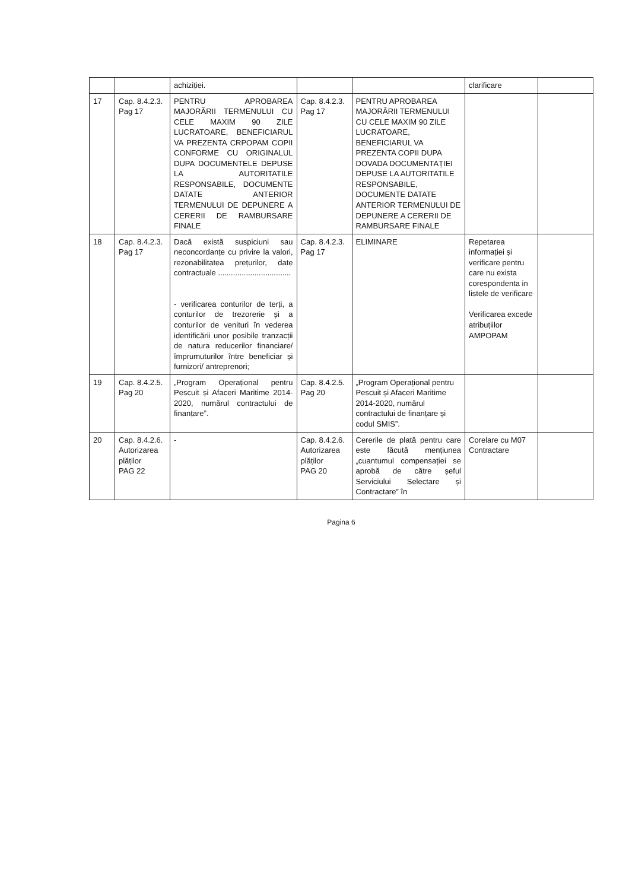| | | achiziției. | | | clarificare | |
| 17 | Cap. 8.4.2.3. Pag 17 | PENTRU APROBAREA MAJORĂRII TERMENULUI CU CELE MAXIM 90 ZILE LUCRATOARE, BENEFICIARUL VA PREZENTA CRPOPAM COPII CONFORME CU ORIGINALUL DUPA DOCUMENTELE DEPUSE LA AUTORITATILE RESPONSABILE, DOCUMENTE DATATE ANTERIOR TERMENULUI DE DEPUNERE A CERERII DE RAMBURSARE FINALE | Cap. 8.4.2.3. Pag 17 | PENTRU APROBAREA MAJORĂRII TERMENULUI CU CELE MAXIM 90 ZILE LUCRATOARE, BENEFICIARUL VA PREZENTA COPII DUPA DOVADA DOCUMENTAȚIEI DEPUSE LA AUTORITATILE RESPONSABILE, DOCUMENTE DATATE ANTERIOR TERMENULUI DE DEPUNERE A CERERII DE RAMBURSARE FINALE | | |
| 18 | Cap. 8.4.2.3. Pag 17 | Dacă există suspiciuni sau neconcordanțe cu privire la valori, rezonabilitatea prețurilor, date contractuale .................................. - verificarea conturilor de terți, a conturilor de trezorerie și a conturilor de venituri în vederea identificării unor posibile tranzacții de natura reducerilor financiare/ împrumuturilor între beneficiar și furnizori/ antreprenori; | Cap. 8.4.2.3. Pag 17 | ELIMINARE | Repetarea informației și verificare pentru care nu exista corespondenta in listele de verificare Verificarea excede atribuțiilor AMPOPAM | |
| 19 | Cap. 8.4.2.5. Pag 20 | „Program Operațional pentru Pescuit și Afaceri Maritime 2014-2020, numărul contractului de finanțare”. | Cap. 8.4.2.5. Pag 20 | „Program Operațional pentru Pescuit și Afaceri Maritime 2014-2020, numărul contractului de finanțare și codul SMIS”. | | |
| 20 | Cap. 8.4.2.6. Autorizarea plăților PAG 22 | - | Cap. 8.4.2.6. Autorizarea plăților PAG 20 | Cererile de plată pentru care este făcută mențiunea „cuantumul compensației se aprobă de către șeful Serviciului Selectare și Contractare” în | Corelare cu M07 Contractare | |
Pagina 6